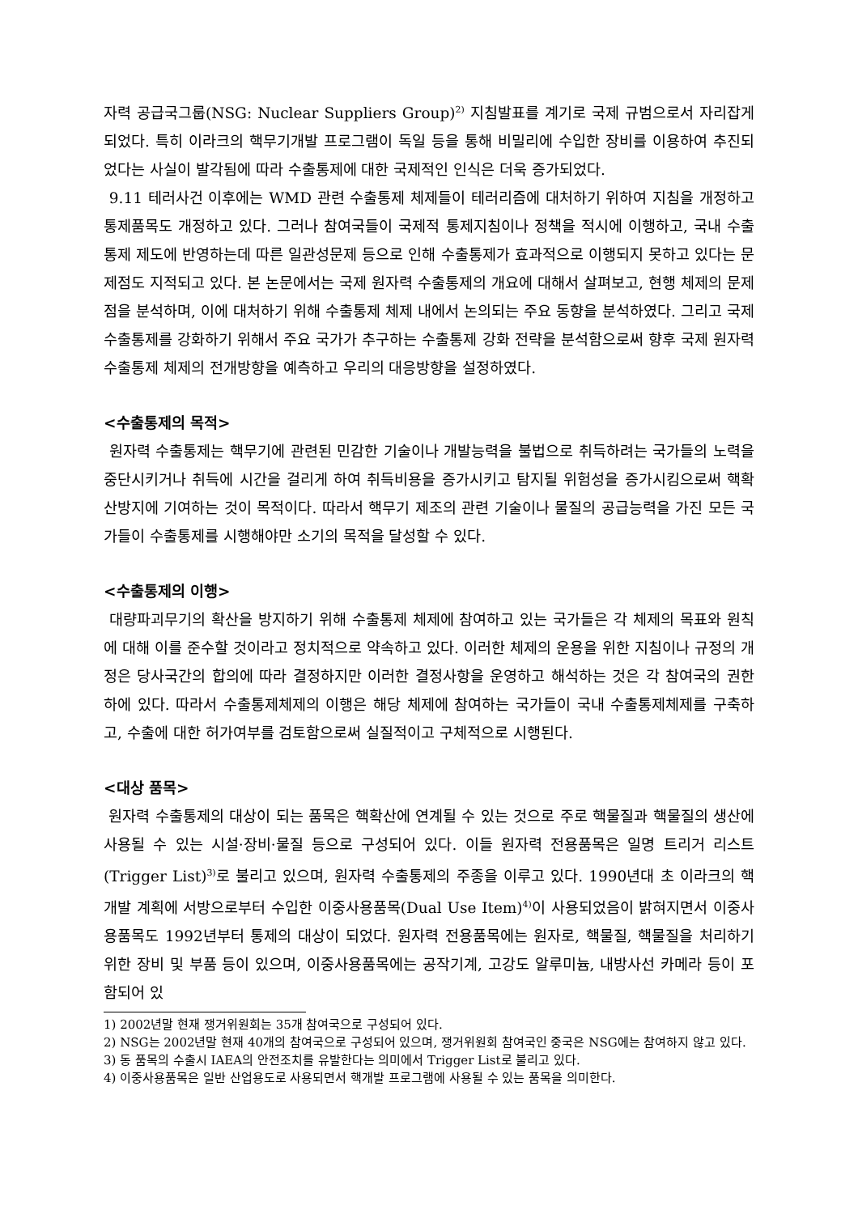자력 공급국그룹(NSG: Nuclear Suppliers Group)<sup>2)</sup> 지침발표를 계기로 국제 규범으로서 자리잡게 되었다. 특히 이라크의 핵무기개발 프로그램이 독일 등을 통해 비밀리에 수입한 장비를 이용하여 추진되었다는 사실이 발각됨에 따라 수출통제에 대한 국제적인 인식은 더욱 증가되었다.
9.11 테러사건 이후에는 WMD 관련 수출통제 체제들이 테러리즘에 대처하기 위하여 지침을 개정하고 통제품목도 개정하고 있다. 그러나 참여국들이 국제적 통제지침이나 정책을 적시에 이행하고, 국내 수출통제 제도에 반영하는데 따른 일관성문제 등으로 인해 수출통제가 효과적으로 이행되지 못하고 있다는 문제점도 지적되고 있다. 본 논문에서는 국제 원자력 수출통제의 개요에 대해서 살펴보고, 현행 체제의 문제점을 분석하며, 이에 대처하기 위해 수출통제 체제 내에서 논의되는 주요 동향을 분석하였다. 그리고 국제 수출통제를 강화하기 위해서 주요 국가가 추구하는 수출통제 강화 전략을 분석함으로써 향후 국제 원자력 수출통제 체제의 전개방향을 예측하고 우리의 대응방향을 설정하였다.
<수출통제의 목적>
원자력 수출통제는 핵무기에 관련된 민감한 기술이나 개발능력을 불법으로 취득하려는 국가들의 노력을 중단시키거나 취득에 시간을 걸리게 하여 취득비용을 증가시키고 탐지될 위험성을 증가시킴으로써 핵확산방지에 기여하는 것이 목적이다. 따라서 핵무기 제조의 관련 기술이나 물질의 공급능력을 가진 모든 국가들이 수출통제를 시행해야만 소기의 목적을 달성할 수 있다.
<수출통제의 이행>
대량파괴무기의 확산을 방지하기 위해 수출통제 체제에 참여하고 있는 국가들은 각 체제의 목표와 원칙에 대해 이를 준수할 것이라고 정치적으로 약속하고 있다. 이러한 체제의 운용을 위한 지침이나 규정의 개정은 당사국간의 합의에 따라 결정하지만 이러한 결정사항을 운영하고 해석하는 것은 각 참여국의 권한 하에 있다. 따라서 수출통제체제의 이행은 해당 체제에 참여하는 국가들이 국내 수출통제체제를 구축하고, 수출에 대한 허가여부를 검토함으로써 실질적이고 구체적으로 시행된다.
<대상 품목>
원자력 수출통제의 대상이 되는 품목은 핵확산에 연계될 수 있는 것으로 주로 핵물질과 핵물질의 생산에 사용될 수 있는 시설·장비·물질 등으로 구성되어 있다. 이들 원자력 전용품목은 일명 트리거 리스트(Trigger List)<sup>3)</sup>로 불리고 있으며, 원자력 수출통제의 주종을 이루고 있다. 1990년대 초 이라크의 핵개발 계획에 서방으로부터 수입한 이중사용품목(Dual Use Item)<sup>4)</sup>이 사용되었음이 밝혀지면서 이중사용품목도 1992년부터 통제의 대상이 되었다. 원자력 전용품목에는 원자로, 핵물질, 핵물질을 처리하기 위한 장비 및 부품 등이 있으며, 이중사용품목에는 공작기계, 고강도 알루미늄, 내방사선 카메라 등이 포함되어 있
1) 2002년말 현재 쟁거위원회는 35개 참여국으로 구성되어 있다.
2) NSG는 2002년말 현재 40개의 참여국으로 구성되어 있으며, 쟁거위원회 참여국인 중국은 NSG에는 참여하지 않고 있다.
3) 동 품목의 수출시 IAEA의 안전조치를 유발한다는 의미에서 Trigger List로 불리고 있다.
4) 이중사용품목은 일반 산업용도로 사용되면서 핵개발 프로그램에 사용될 수 있는 품목을 의미한다.